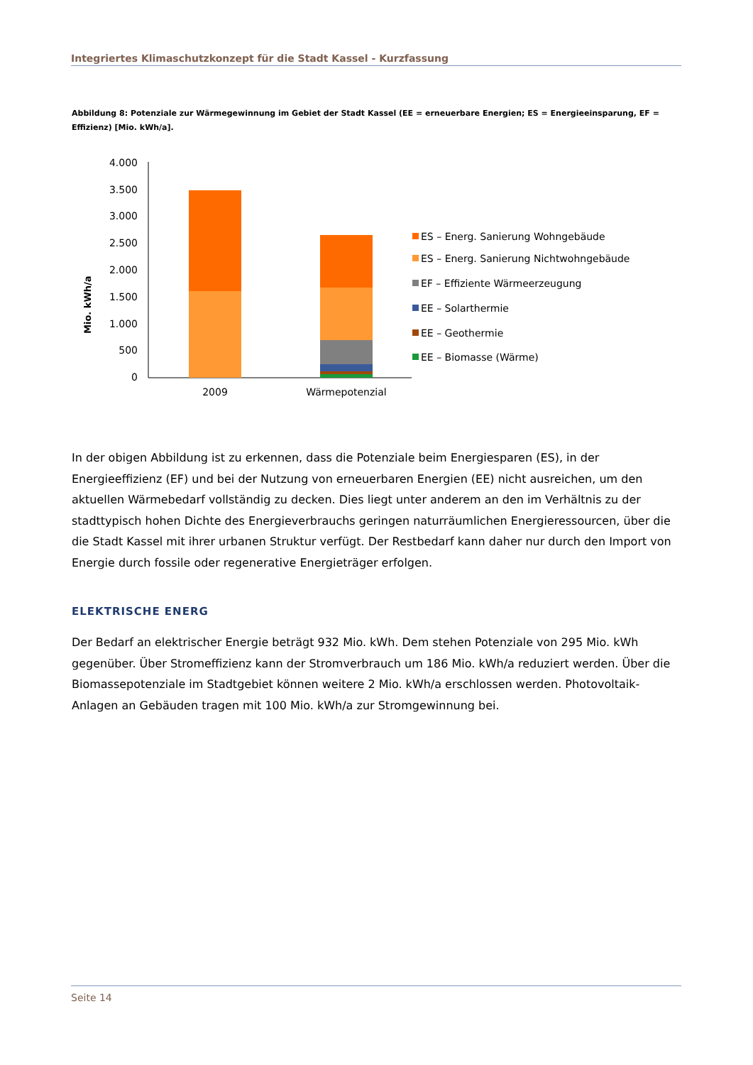Integriertes Klimaschutzkonzept für die Stadt Kassel - Kurzfassung
Abbildung 8: Potenziale zur Wärmegewinnung im Gebiet der Stadt Kassel (EE = erneuerbare Energien; ES = Energieeinsparung, EF = Effizienz) [Mio. kWh/a].
Mio. kWh/a
4.000
3.500
3.000
2.500
2.000
1.500
1.000
500
0
2009
Wärmepotenzial
ES – Energ. Sanierung Wohngebäude
ES – Energ. Sanierung Nichtwohngebäude
EF – Effiziente Wärmeerzeugung
EE – Solarthermie
EE – Geothermie
EE – Biomasse (Wärme)
In der obigen Abbildung ist zu erkennen, dass die Potenziale beim Energiesparen (ES), in der Energieeffizienz (EF) und bei der Nutzung von erneuerbaren Energien (EE) nicht ausreichen, um den aktuellen Wärmebedarf vollständig zu decken. Dies liegt unter anderem an den im Verhältnis zu der stadttypisch hohen Dichte des Energieverbrauchs geringen naturräumlichen Energieressourcen, über die die Stadt Kassel mit ihrer urbanen Struktur verfügt. Der Restbedarf kann daher nur durch den Import von Energie durch fossile oder regenerative Energieträger erfolgen.
ELEKTRISCHE ENERG
Der Bedarf an elektrischer Energie beträgt 932 Mio. kWh. Dem stehen Potenziale von 295 Mio. kWh gegenüber. Über Stromeffizienz kann der Stromverbrauch um 186 Mio. kWh/a reduziert werden. Über die Biomassepotenziale im Stadtgebiet können weitere 2 Mio. kWh/a erschlossen werden. Photovoltaik-Anlagen an Gebäuden tragen mit 100 Mio. kWh/a zur Stromgewinnung bei.
Seite 14